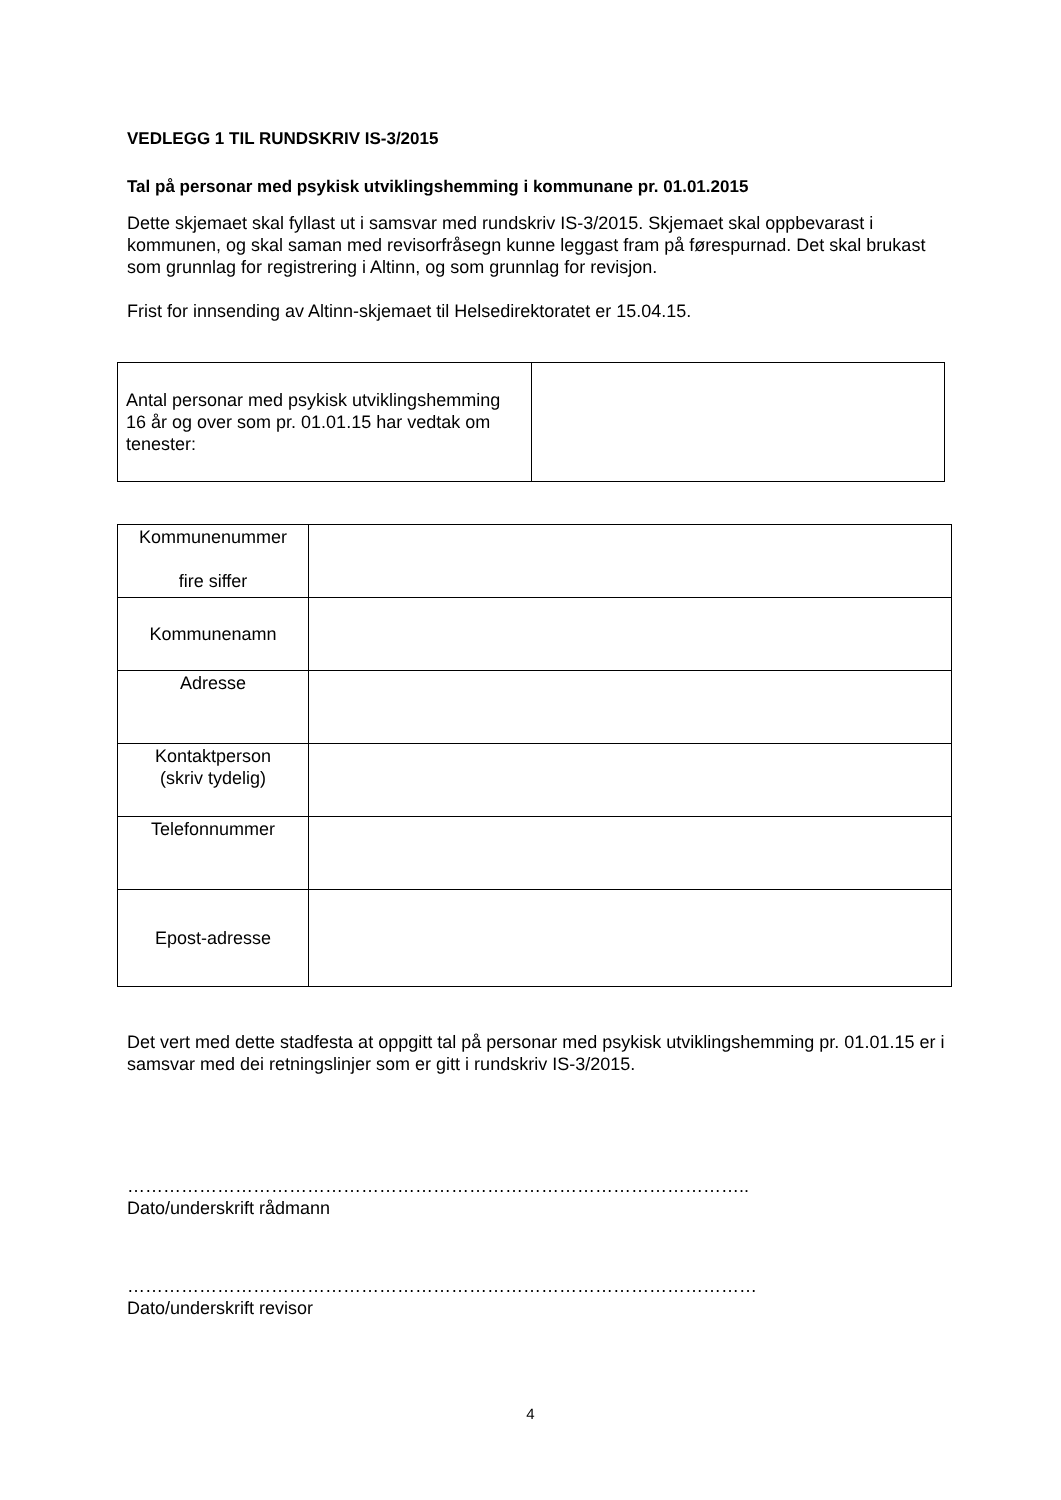VEDLEGG 1 TIL RUNDSKRIV IS-3/2015
Tal på personar med psykisk utviklingshemming i kommunane pr. 01.01.2015
Dette skjemaet skal fyllast ut i samsvar med rundskriv IS-3/2015. Skjemaet skal oppbevarast i kommunen, og skal saman med revisorfråsegn kunne leggast fram på førespurnad. Det skal brukast som grunnlag for registrering i Altinn, og som grunnlag for revisjon.
Frist for innsending av Altinn-skjemaet til Helsedirektoratet er 15.04.15.
| Antal personar med psykisk utviklingshemming 16 år og over som pr. 01.01.15 har vedtak om tenester: | |
| Kommunenummer fire siffer | |
| Kommunenamn | |
| Adresse | |
| Kontaktperson (skriv tydelig) | |
| Telefonnummer | |
| Epost-adresse | |
Det vert med dette stadfesta at oppgitt tal på personar med psykisk utviklingshemming pr. 01.01.15 er i samsvar med dei retningslinjer som er gitt i rundskriv IS-3/2015.
…………………………………………………………………………………………..
Dato/underskrift rådmann
……………………………………………………………………………………………
Dato/underskrift revisor
4